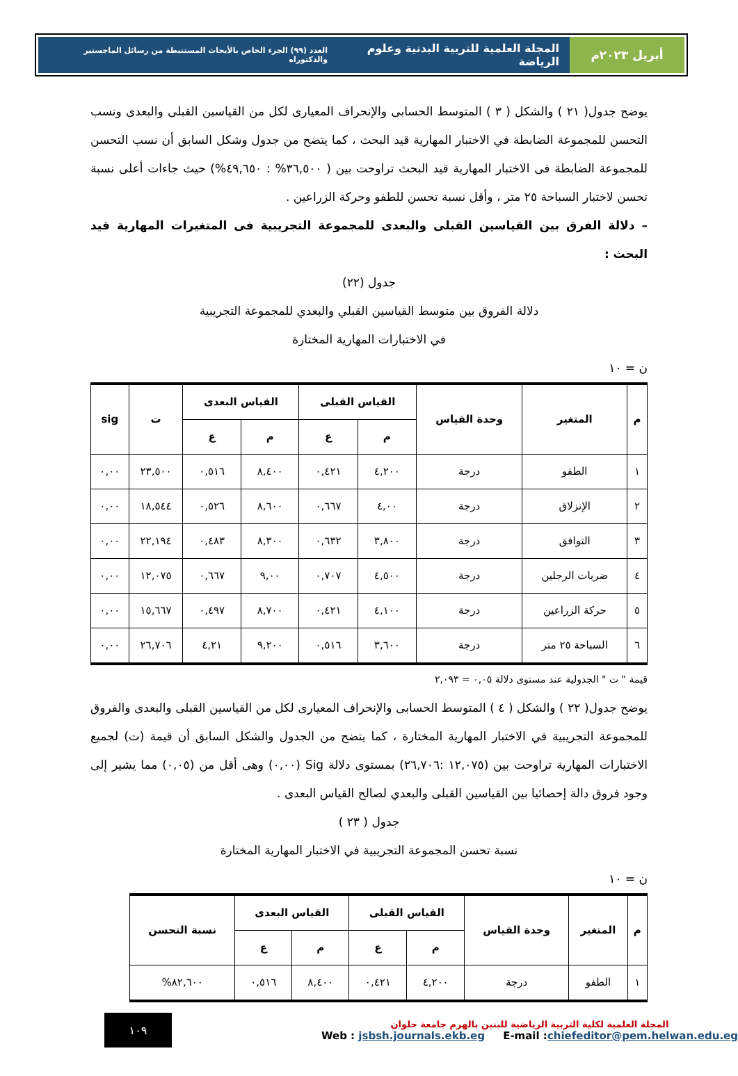أبريل ٢٠٢٣م المجلة العلمية للتربية البدنية وعلوم الرياضة العدد (٩٩) الجزء الخاص بالأبحاث المستنبطة من رسائل الماجستير والدكتوراه
يوضح جدول( ٢١ ) والشكل ( ٣ ) المتوسط الحسابى والإنحراف المعيارى لكل من القياسين القبلى والبعدى ونسب التحسن للمجموعة الضابطة في الاختبار المهارية قيد البحث ، كما يتضح من جدول وشكل السابق أن نسب التحسن للمجموعة الضابطة فى الاختبار المهارية قيد البحث تراوحت بين ( ٣٦,٥٠٠% : ٤٩,٦٥٠%) حيث جاءات أعلى نسبة تحسن لاختبار السباحة ٢٥ متر ، وأقل نسبة تحسن للطفو وحركة الزراعين .
– دلالة الفرق بين القياسين القبلى والبعدى للمجموعة التجريبية فى المتغيرات المهارية قيد البحث :
جدول (٢٢)
دلالة الفروق بين متوسط القياسين القبلي والبعدي للمجموعة التجريبية
في الاختبارات المهارية المختارة
ن = ١٠
| م | المتغير | وحدة القياس | القياس القبلى | | القياس البعدى | | ت | sig |
| --- | --- | --- | --- | --- | --- | --- | --- | --- |
| | | | م | ع | م | ع | | |
| ١ | الطفو | درجة | ٤,٢٠٠ | ٠,٤٢١ | ٨,٤٠٠ | ٠,٥١٦ | ٢٣,٥٠٠ | ٠,٠٠ |
| ٢ | الإنزلاق | درجة | ٤,٠٠ | ٠,٦٦٧ | ٨,٦٠٠ | ٠,٥٢٦ | ١٨,٥٤٤ | ٠,٠٠ |
| ٣ | التوافق | درجة | ٣,٨٠٠ | ٠,٦٣٢ | ٨,٣٠٠ | ٠,٤٨٣ | ٢٢,١٩٤ | ٠,٠٠ |
| ٤ | ضربات الرجلين | درجة | ٤,٥٠٠ | ٠,٧٠٧ | ٩,٠٠ | ٠,٦٦٧ | ١٢,٠٧٥ | ٠,٠٠ |
| ٥ | حركة الزراعين | درجة | ٤,١٠٠ | ٠,٤٢١ | ٨,٧٠٠ | ٠,٤٩٧ | ١٥,٦٦٧ | ٠,٠٠ |
| ٦ | السباحة ٢٥ متر | درجة | ٣,٦٠٠ | ٠,٥١٦ | ٩,٢٠٠ | ٤,٢١ | ٢٦,٧٠٦ | ٠,٠٠ |
قيمة " ت " الجدولية عند مستوى دلالة ٠,٠٥ = ٢,٠٩٣
يوضح جدول( ٢٢ ) والشكل ( ٤ ) المتوسط الحسابى والإنحراف المعيارى لكل من القياسين القبلى والبعدى والفروق للمجموعة التجريبية في الاختبار المهارية المختارة ، كما يتضح من الجدول والشكل السابق أن قيمة (ت) لجميع الاختبارات المهارية تراوحت بين (١٢,٠٧٥ :٢٦,٧٠٦) بمستوى دلالة Sig (٠,٠٠) وهى أقل من (٠,٠٥) مما يشير إلى وجود فروق دالة إحصائيا بين القياسين القبلى والبعدي لصالح القياس البعدى .
جدول ( ٢٣ )
نسبة تحسن المجموعة التجريبية في الاختبار المهارية المختارة
ن = ١٠
| م | المتغير | وحدة القياس | القياس القبلى | | القياس البعدى | | نسبة التحسن |
| --- | --- | --- | --- | --- | --- | --- | --- |
| | | | م | ع | م | ع | |
| ١ | الطفو | درجة | ٤,٢٠٠ | ٠,٤٢١ | ٨,٤٠٠ | ٠,٥١٦ | ٨٢,٦٠٠% |
المجلة العلمية لكلية التربية الرياضية للبنين بالهرم جامعة حلوان
Web : jsbsh.journals.ekb.eg E-mail :chiefeditor@pem.helwan.edu.eg
١٠٩